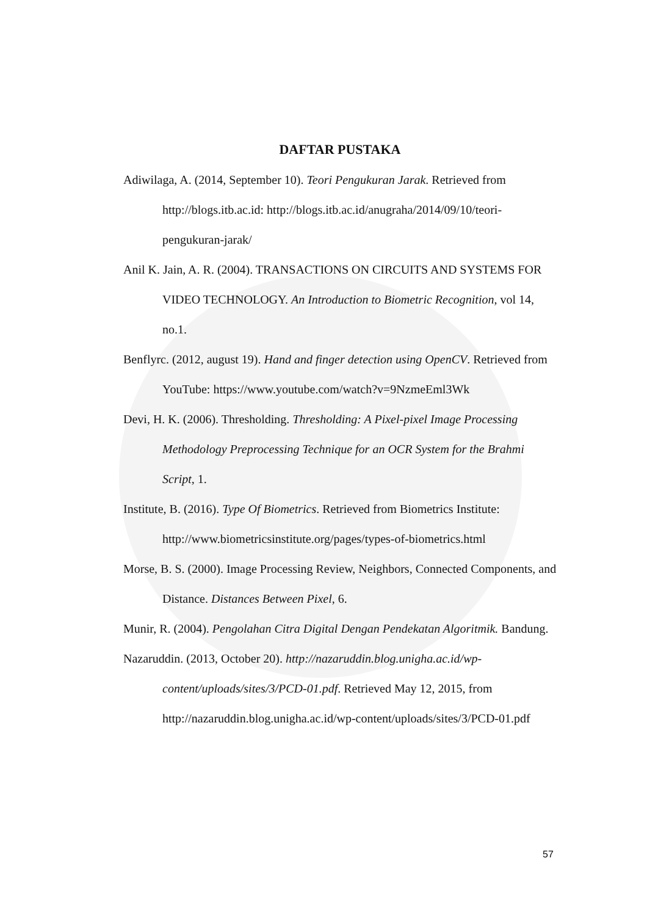DAFTAR PUSTAKA
Adiwilaga, A. (2014, September 10). Teori Pengukuran Jarak. Retrieved from http://blogs.itb.ac.id: http://blogs.itb.ac.id/anugraha/2014/09/10/teori-pengukuran-jarak/
Anil K. Jain, A. R. (2004). TRANSACTIONS ON CIRCUITS AND SYSTEMS FOR VIDEO TECHNOLOGY. An Introduction to Biometric Recognition, vol 14, no.1.
Benflyrc. (2012, august 19). Hand and finger detection using OpenCV. Retrieved from YouTube: https://www.youtube.com/watch?v=9NzmeEml3Wk
Devi, H. K. (2006). Thresholding. Thresholding: A Pixel-pixel Image Processing Methodology Preprocessing Technique for an OCR System for the Brahmi Script, 1.
Institute, B. (2016). Type Of Biometrics. Retrieved from Biometrics Institute: http://www.biometricsinstitute.org/pages/types-of-biometrics.html
Morse, B. S. (2000). Image Processing Review, Neighbors, Connected Components, and Distance. Distances Between Pixel, 6.
Munir, R. (2004). Pengolahan Citra Digital Dengan Pendekatan Algoritmik. Bandung.
Nazaruddin. (2013, October 20). http://nazaruddin.blog.unigha.ac.id/wp-content/uploads/sites/3/PCD-01.pdf. Retrieved May 12, 2015, from http://nazaruddin.blog.unigha.ac.id/wp-content/uploads/sites/3/PCD-01.pdf
57